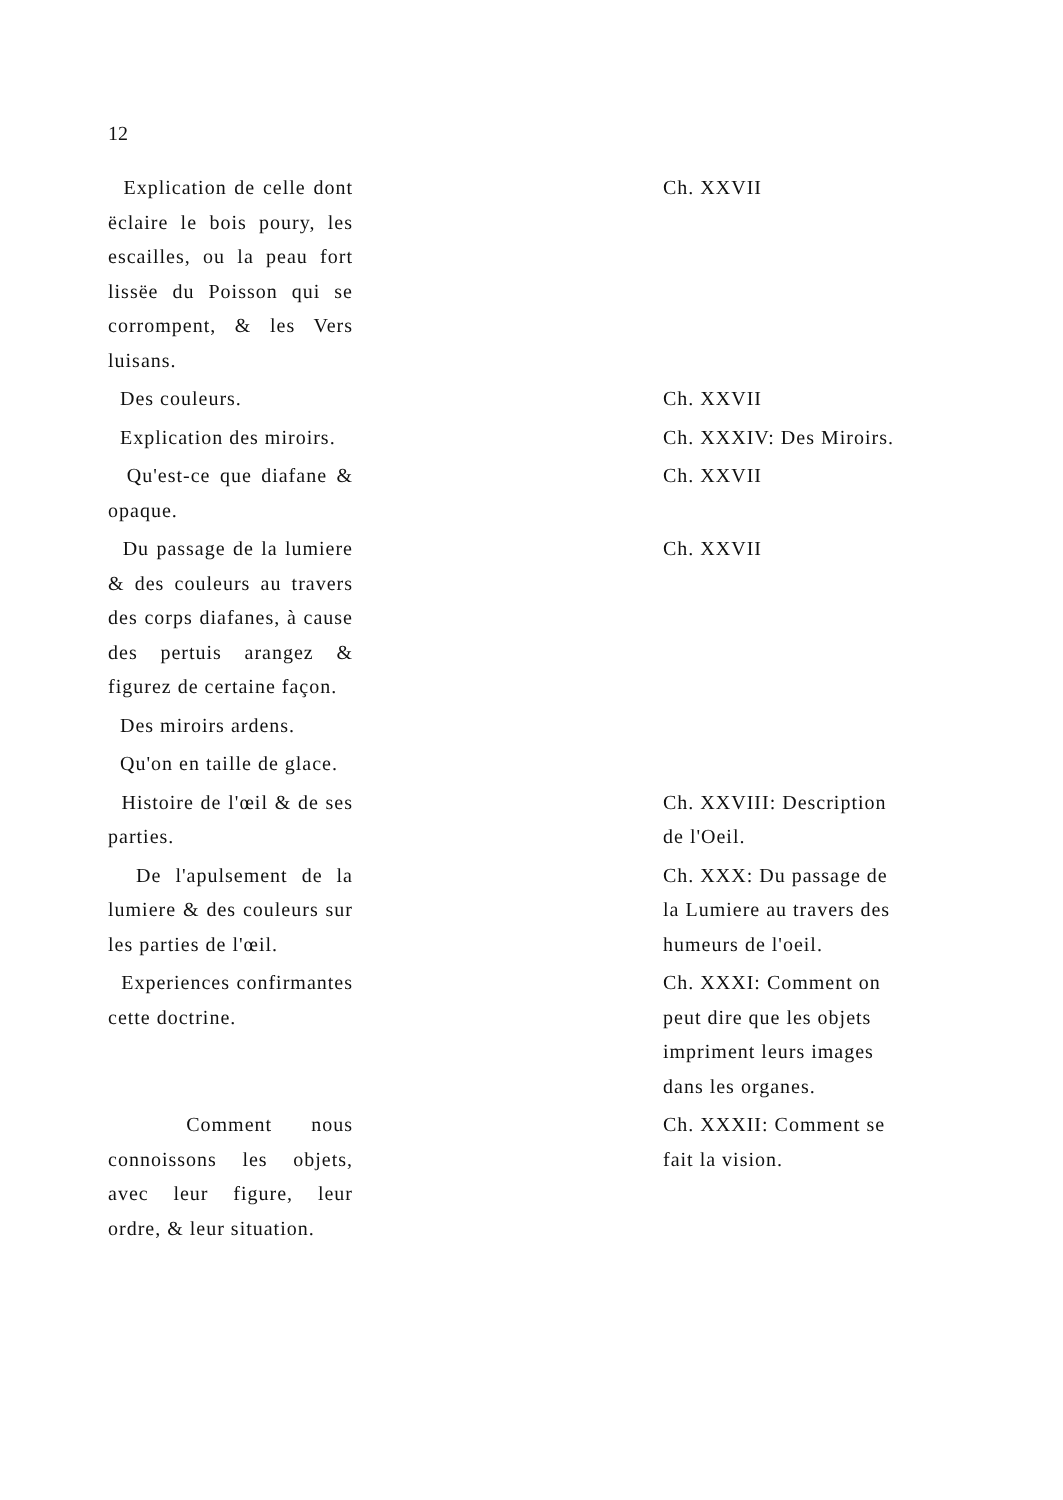12
| Explication de celle dont ëclaire le bois poury, les escailles, ou la peau fort lissëe du Poisson qui se corrompent, & les Vers luisans. | | Ch. XXVII |
| Des couleurs. | | Ch. XXVII |
| Explication des miroirs. | | Ch. XXXIV: Des Miroirs. |
| Qu'est-ce que diafane & opaque. | | Ch. XXVII |
| Du passage de la lumiere & des couleurs au travers des corps diafanes, à cause des pertuis arangez & figurez de certaine façon. | | Ch. XXVII |
| Des miroirs ardens. | | |
| Qu'on en taille de glace. | | |
| Histoire de l'œil & de ses parties. | | Ch. XXVIII: Description de l'Oeil. |
| De l'apulsement de la lumiere & des couleurs sur les parties de l'œil. | | Ch. XXX: Du passage de la Lumiere au travers des humeurs de l'oeil. |
| Experiences confirmantes cette doctrine. | | Ch. XXXI: Comment on peut dire que les objets impriment leurs images dans les organes. |
| Comment nous connoissons les objets, avec leur figure, leur ordre, & leur situation. | | Ch. XXXII: Comment se fait la vision. |